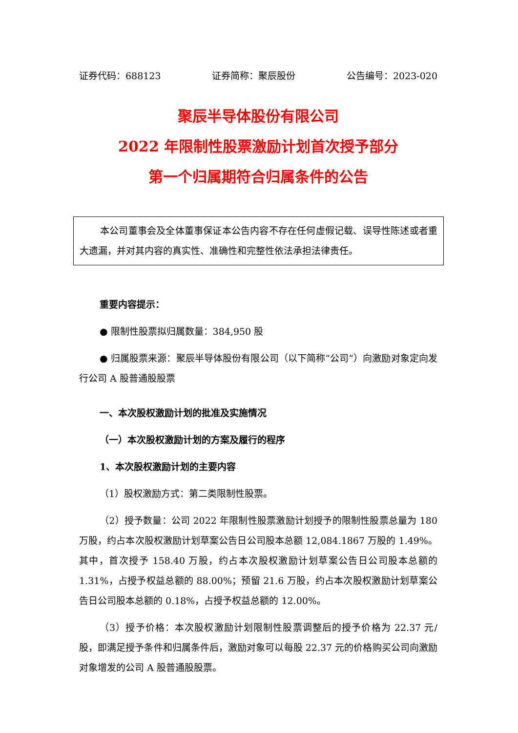证券代码：688123 证券简称：聚辰股份 公告编号：2023-020
聚辰半导体股份有限公司
2022 年限制性股票激励计划首次授予部分
第一个归属期符合归属条件的公告
本公司董事会及全体董事保证本公告内容不存在任何虚假记载、误导性陈述或者重大遗漏，并对其内容的真实性、准确性和完整性依法承担法律责任。
重要内容提示：
● 限制性股票拟归属数量：384,950 股
● 归属股票来源：聚辰半导体股份有限公司（以下简称“公司”）向激励对象定向发行公司 A 股普通股股票
一、本次股权激励计划的批准及实施情况
（一）本次股权激励计划的方案及履行的程序
1、本次股权激励计划的主要内容
（1）股权激励方式：第二类限制性股票。
（2）授予数量：公司 2022 年限制性股票激励计划授予的限制性股票总量为 180 万股，约占本次股权激励计划草案公告日公司股本总额 12,084.1867 万股的 1.49%。其中，首次授予 158.40 万股，约占本次股权激励计划草案公告日公司股本总额的 1.31%，占授予权益总额的 88.00%；预留 21.6 万股，约占本次股权激励计划草案公告日公司股本总额的 0.18%，占授予权益总额的 12.00%。
（3）授予价格：本次股权激励计划限制性股票调整后的授予价格为 22.37 元/股，即满足授予条件和归属条件后，激励对象可以每股 22.37 元的价格购买公司向激励对象增发的公司 A 股普通股股票。